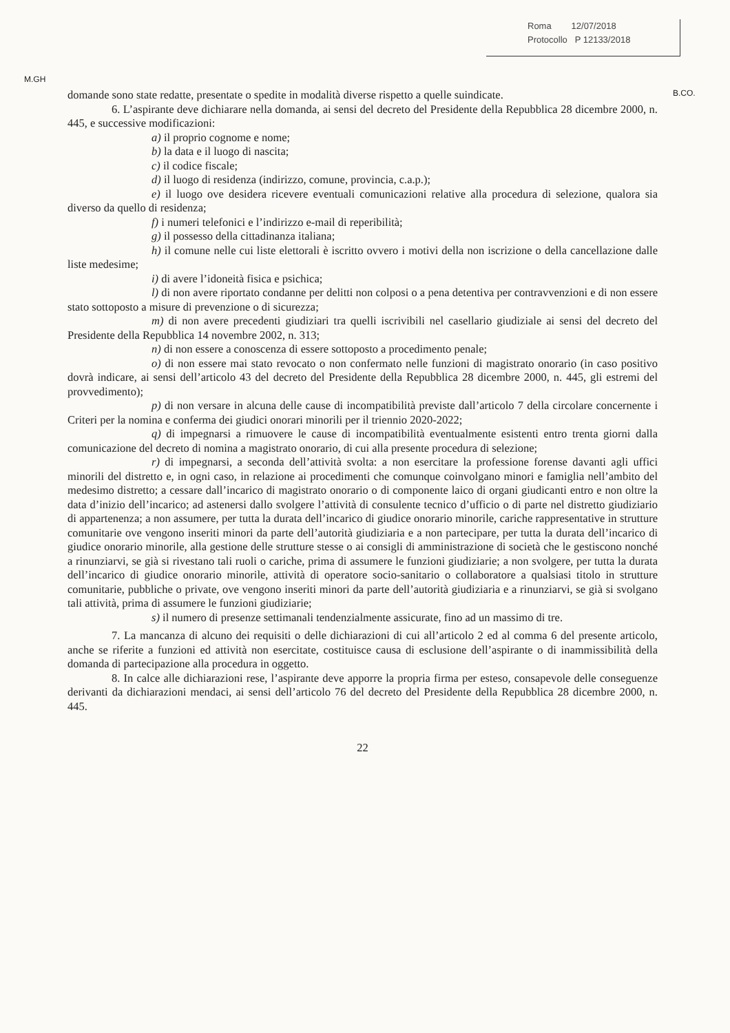Roma 12/07/2018
Protocollo P 12133/2018
M.GH
B.CO.
domande sono state redatte, presentate o spedite in modalità diverse rispetto a quelle suindicate.
6. L’aspirante deve dichiarare nella domanda, ai sensi del decreto del Presidente della Repubblica 28 dicembre 2000, n. 445, e successive modificazioni:
a) il proprio cognome e nome;
b) la data e il luogo di nascita;
c) il codice fiscale;
d) il luogo di residenza (indirizzo, comune, provincia, c.a.p.);
e) il luogo ove desidera ricevere eventuali comunicazioni relative alla procedura di selezione, qualora sia diverso da quello di residenza;
f) i numeri telefonici e l’indirizzo e-mail di reperibilità;
g) il possesso della cittadinanza italiana;
h) il comune nelle cui liste elettorali è iscritto ovvero i motivi della non iscrizione o della cancellazione dalle liste medesime;
i) di avere l’idoneità fisica e psichica;
l) di non avere riportato condanne per delitti non colposi o a pena detentiva per contravvenzioni e di non essere stato sottoposto a misure di prevenzione o di sicurezza;
m) di non avere precedenti giudiziari tra quelli iscrivibili nel casellario giudiziale ai sensi del decreto del Presidente della Repubblica 14 novembre 2002, n. 313;
n) di non essere a conoscenza di essere sottoposto a procedimento penale;
o) di non essere mai stato revocato o non confermato nelle funzioni di magistrato onorario (in caso positivo dovrà indicare, ai sensi dell’articolo 43 del decreto del Presidente della Repubblica 28 dicembre 2000, n. 445, gli estremi del provvedimento);
p) di non versare in alcuna delle cause di incompatibilità previste dall’articolo 7 della circolare concernente i Criteri per la nomina e conferma dei giudici onorari minorili per il triennio 2020-2022;
q) di impegnarsi a rimuovere le cause di incompatibilità eventualmente esistenti entro trenta giorni dalla comunicazione del decreto di nomina a magistrato onorario, di cui alla presente procedura di selezione;
r) di impegnarsi, a seconda dell’attività svolta: a non esercitare la professione forense davanti agli uffici minorili del distretto e, in ogni caso, in relazione ai procedimenti che comunque coinvolgano minori e famiglia nell’ambito del medesimo distretto; a cessare dall’incarico di magistrato onorario o di componente laico di organi giudicanti entro e non oltre la data d’inizio dell’incarico; ad astenersi dallo svolgere l’attività di consulente tecnico d’ufficio o di parte nel distretto giudiziario di appartenenza; a non assumere, per tutta la durata dell’incarico di giudice onorario minorile, cariche rappresentative in strutture comunitarie ove vengono inseriti minori da parte dell’autorità giudiziaria e a non partecipare, per tutta la durata dell’incarico di giudice onorario minorile, alla gestione delle strutture stesse o ai consigli di amministrazione di società che le gestiscono nonché a rinunziarvi, se già si rivestano tali ruoli o cariche, prima di assumere le funzioni giudiziarie; a non svolgere, per tutta la durata dell’incarico di giudice onorario minorile, attività di operatore socio-sanitario o collaboratore a qualsiasi titolo in strutture comunitarie, pubbliche o private, ove vengono inseriti minori da parte dell’autorità giudiziaria e a rinunziarvi, se già si svolgano tali attività, prima di assumere le funzioni giudiziarie;
s) il numero di presenze settimanali tendenzialmente assicurate, fino ad un massimo di tre.
7. La mancanza di alcuno dei requisiti o delle dichiarazioni di cui all’articolo 2 ed al comma 6 del presente articolo, anche se riferite a funzioni ed attività non esercitate, costituisce causa di esclusione dell’aspirante o di inammissibilità della domanda di partecipazione alla procedura in oggetto.
8. In calce alle dichiarazioni rese, l’aspirante deve apporre la propria firma per esteso, consapevole delle conseguenze derivanti da dichiarazioni mendaci, ai sensi dell’articolo 76 del decreto del Presidente della Repubblica 28 dicembre 2000, n. 445.
22